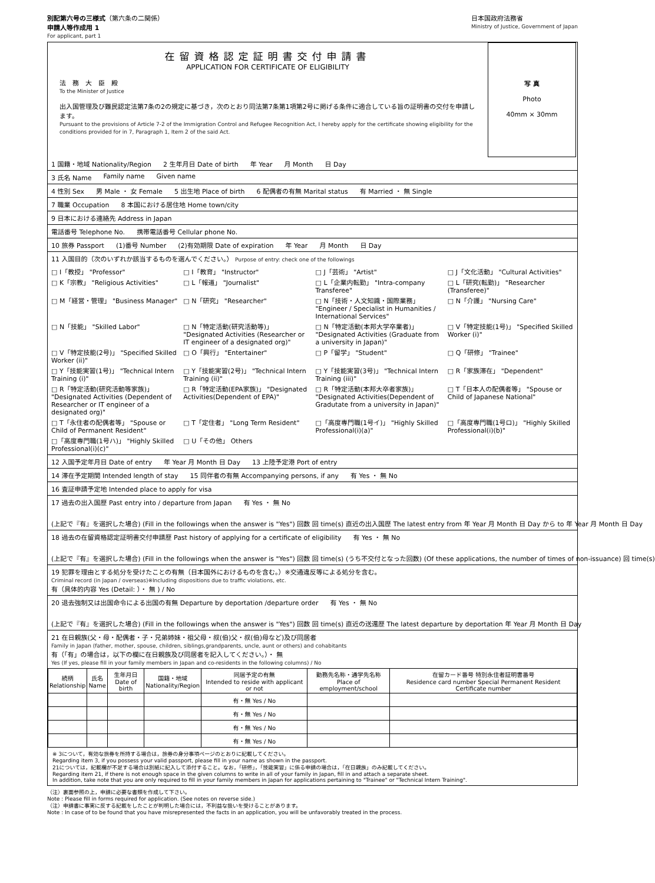別記第六号の三様式（第六条の二関係）
申請人等作成用 1
For applicant, part 1
日本国政府法務省
Ministry of Justice, Government of Japan
在留資格認定証明書交付申請書
APPLICATION FOR CERTIFICATE OF ELIGIBILITY
法　務　大　臣　殿
To the Minister of Justice
出入国管理及び難民認定法第7条の2の規定に基づき，次のとおり同法第7条第1項第2号に掲げる条件に適合している旨の証明書の交付を申請します。
Pursuant to the provisions of Article 7-2 of the Immigration Control and Refugee Recognition Act, I hereby apply for the certificate showing eligibility for the conditions provided for in 7, Paragraph 1, Item 2 of the said Act.
写 真
Photo
40mm × 30mm
1 国籍・地域 Nationality/Region 2 生年月日 Date of birth 年 Year 月 Month 日 Day
3 氏名 Name Family name Given name
4 性別 Sex 男 Male ・ 女 Female 5 出生地 Place of birth 6 配偶者の有無 Marital status 有 Married ・ 無 Single
7 職業 Occupation 8 本国における居住地 Home town/city
9 日本における連絡先 Address in Japan
電話番号 Telephone No. 携帯電話番号 Cellular phone No.
10 旅券 Passport (1)番号 Number (2)有効期限 Date of expiration 年 Year 月 Month 日 Day
11 入国目的（次のいずれか該当するものを選んでください。） Purpose of entry: check one of the followings
□ I「教授」 "Professor" □ I「教育」 "Instructor" □ J「芸術」 "Artist" □ J「文化活動」 "Cultural Activities" □ K「宗教」 "Religious Activities" □ L「報道」 "Journalist" □ L「企業内転勤」 "Intra-company Transferee" □ L「研究(転勤)」 "Researcher (Transferee)" □ M「経営・管理」 "Business Manager" □ N「研究」 "Researcher" □ N「技術・人文知識・国際業務」 "Engineer / Specialist in Humanities / International Services" □ N「介護」 "Nursing Care" □ N「技能」 "Skilled Labor" □ N「特定活動(研究活動等)」 "Designated Activities (Researcher or IT engineer of a designated org)" □ N「特定活動(本邦大学卒業者)」 "Designated Activities (Graduate from a university in Japan)" □ V「特定技能(1号)」 "Specified Skilled Worker (i)" □ V「特定技能(2号)」 "Specified Skilled Worker (ii)" □ O「興行」 "Entertainer" □ P「留学」 "Student" □ Q「研修」 "Trainee" □ Y「技能実習(1号)」 "Technical Intern Training (i)" □ Y「技能実習(2号)」 "Technical Intern Training (ii)" □ Y「技能実習(3号)」 "Technical Intern Training (iii)" □ R「家族滞在」 "Dependent" □ R「特定活動(研究活動等家族)」 "Designated Activities (Dependent of Researcher or IT engineer of a designated org)" □ R「特定活動(EPA家族)」 "Designated Activities(Dependent of EPA)" □ R「特定活動(本邦大卒者家族)」 "Designated Activities(Dependent of Gradutate from a university in Japan)" □ T「日本人の配偶者等」 "Spouse or Child of Japanese National" □ T「永住者の配偶者等」 "Spouse or Child of Permanent Resident" □ T「定住者」 "Long Term Resident" □「高度専門職(1号イ)」 "Highly Skilled Professional(i)(a)" □「高度専門職(1号ロ)」 "Highly Skilled Professional(i)(b)" □「高度専門職(1号ハ)」 "Highly Skilled Professional(i)(c)" □ U「その他」 Others
12 入国予定年月日 Date of entry 年 Year 月 Month 日 Day 13 上陸予定港 Port of entry
14 滞在予定期間 Intended length of stay 15 同伴者の有無 Accompanying persons, if any 有 Yes ・ 無 No
16 査証申請予定地 Intended place to apply for visa
17 過去の出入国歴 Past entry into / departure from Japan 有 Yes ・ 無 No (上記で『有』を選択した場合) (Fill in the followings when the answer is "Yes") 回数 回 time(s) 直近の出入国歴 The latest entry from 年 Year 月 Month 日 Day から to 年 Year 月 Month 日 Day
18 過去の在留資格認定証明書交付申請歴 Past history of applying for a certificate of eligibility 有 Yes ・ 無 No (上記で『有』を選択した場合) (Fill in the followings when the answer is "Yes") 回数 回 time(s) (うち不交付となった回数) (Of these applications, the number of times of non-issuance) 回 time(s)
19 犯罪を理由とする処分を受けたことの有無（日本国外におけるものを含む。）※交通違反等による処分を含む。
Criminal record (in Japan / overseas)※Including dispositions due to traffic violations, etc.
有（具体的内容 Yes (Detail: ）・ 無 ) / No
20 退去強制又は出国命令による出国の有無 Departure by deportation /departure order 有 Yes ・ 無 No (上記で『有』を選択した場合) (Fill in the followings when the answer is "Yes") 回数 回 time(s) 直近の送還歴 The latest departure by deportation 年 Year 月 Month 日 Day
21 在日親族(父・母・配偶者・子・兄弟姉妹・祖父母・叔(伯)父・叔(伯)母など)及び同居者
Family in Japan (father, mother, spouse, children, siblings,grandparents, uncle, aunt or others) and cohabitants
有（「有」の場合は，以下の欄に在日親族及び同居者を記入してください。）・ 無
Yes (If yes, please fill in your family members in Japan and co-residents in the following columns) / No
| 続柄 Relationship | 氏名 Name | 生年月日 Date of birth | 国籍・地域 Nationality/Region | 同居予定の有無 Intended to reside with applicant or not | 勤務先名称・通学先名称 Place of employment/school | 在留カード番号 特別永住者証明書番号 Residence card number Special Permanent Resident Certificate number |
| --- | --- | --- | --- | --- | --- | --- |
| | | | | 有・無 Yes / No | | |
| | | | | 有・無 Yes / No | | |
| | | | | 有・無 Yes / No | | |
| | | | | 有・無 Yes / No | | |
※ 3について，有効な旅券を所持する場合は，旅券の身分事項ページのとおりに記載してください。
Regarding item 3, if you possess your valid passport, please fill in your name as shown in the passport.
21については，記載欄が不足する場合は別紙に記入して添付すること。なお，「研修」，「技能実習」に係る申請の場合は，「在日親族」のみ記載してください。
Regarding item 21, if there is not enough space in the given columns to write in all of your family in Japan, fill in and attach a separate sheet.
In addition, take note that you are only required to fill in your family members in Japan for applications pertaining to "Trainee" or "Technical Intern Training".
（注）裏面参照の上，申請に必要な書類を作成して下さい。
Note : Please fill in forms required for application. (See notes on reverse side.)
（注）申請書に事実に反する記載をしたことが判明した場合には，不利益な扱いを受けることがあります。
Note : In case of to be found that you have misrepresented the facts in an application, you will be unfavorably treated in the process.